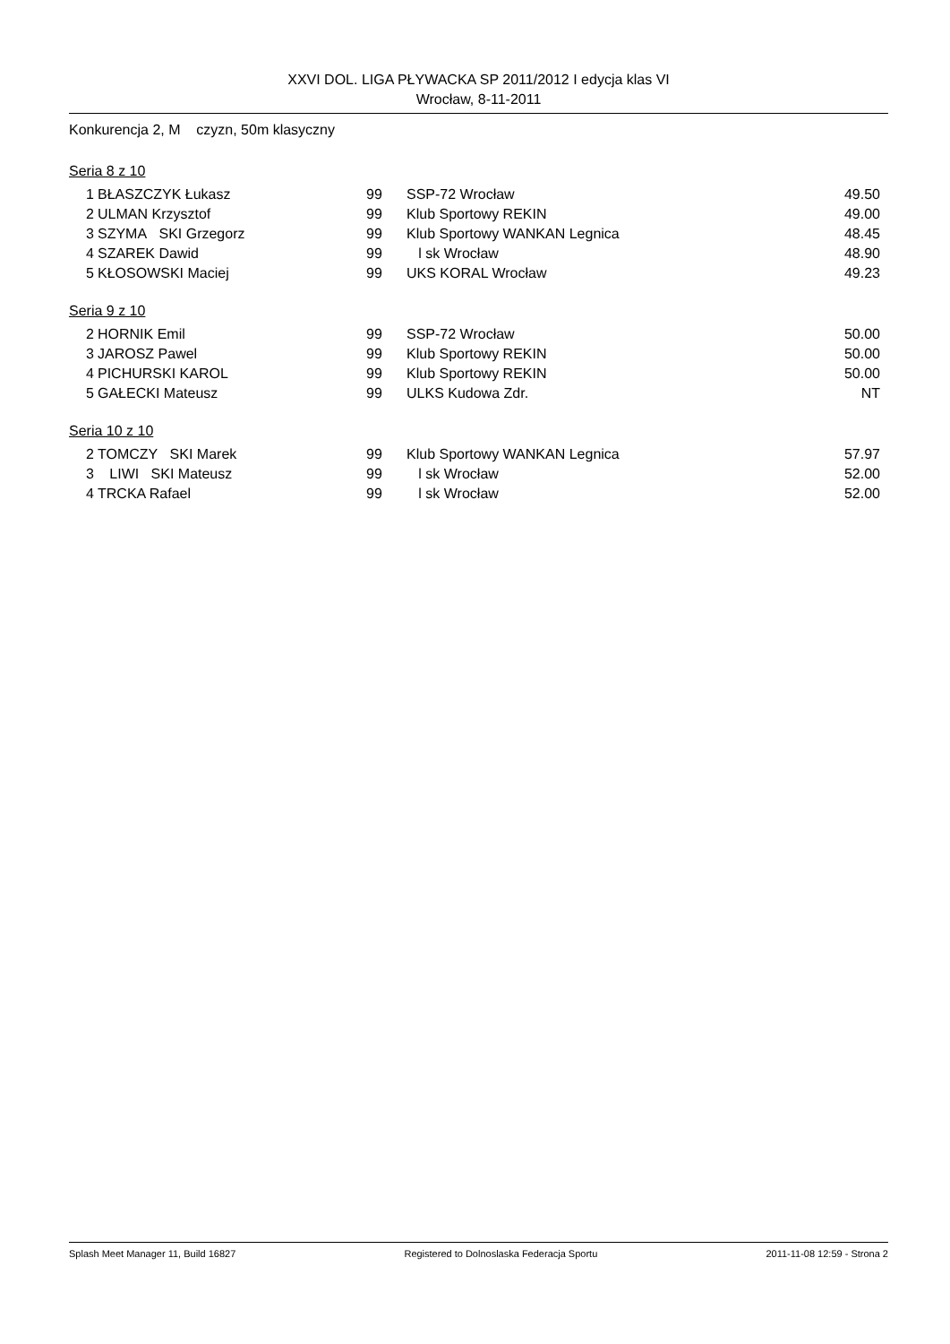XXVI DOL. LIGA PŁYWACKA SP 2011/2012 I edycja klas VI
Wrocław, 8-11-2011
Konkurencja 2, M czyzn, 50m klasyczny
Seria 8 z 10
| 1 | BŁASZCZYK Łukasz | 99 | SSP-72 Wrocław | 49.50 |
| 2 | ULMAN Krzysztof | 99 | Klub Sportowy REKIN | 49.00 |
| 3 | SZYMA SKI Grzegorz | 99 | Klub Sportowy WANKAN Legnica | 48.45 |
| 4 | SZAREK Dawid | 99 | l sk Wrocław | 48.90 |
| 5 | KŁOSOWSKI Maciej | 99 | UKS KORAL Wrocław | 49.23 |
Seria 9 z 10
| 2 | HORNIK Emil | 99 | SSP-72 Wrocław | 50.00 |
| 3 | JAROSZ Pawel | 99 | Klub Sportowy REKIN | 50.00 |
| 4 | PICHURSKI KAROL | 99 | Klub Sportowy REKIN | 50.00 |
| 5 | GAŁECKI Mateusz | 99 | ULKS Kudowa Zdr. | NT |
Seria 10 z 10
| 2 | TOMCZY SKI Marek | 99 | Klub Sportowy WANKAN Legnica | 57.97 |
| 3 | LIWI SKI Mateusz | 99 | l sk Wrocław | 52.00 |
| 4 | TRCKA Rafael | 99 | l sk Wrocław | 52.00 |
Splash Meet Manager 11, Build 16827 Registered to Dolnoslaska Federacja Sportu 2011-11-08 12:59 - Strona 2